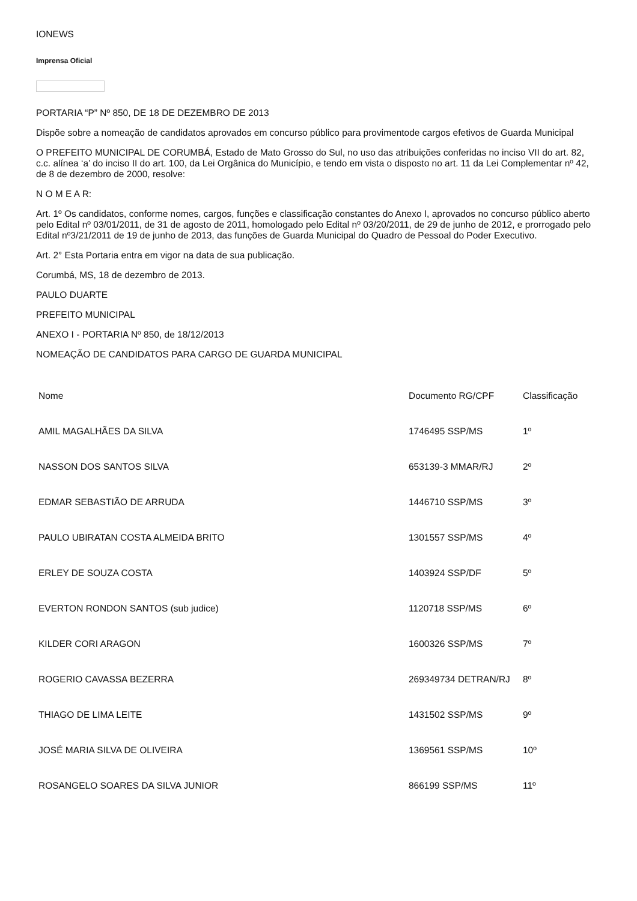IONEWS
Imprensa Oficial
PORTARIA “P” Nº 850, DE 18 DE DEZEMBRO DE 2013
Dispõe sobre a nomeação de candidatos aprovados em concurso público para provimentode cargos efetivos de Guarda Municipal
O PREFEITO MUNICIPAL DE CORUMBÁ, Estado de Mato Grosso do Sul, no uso das atribuições conferidas no inciso VII do art. 82, c.c. alínea ‘a’ do inciso II do art. 100, da Lei Orgânica do Município, e tendo em vista o disposto no art. 11 da Lei Complementar nº 42, de 8 de dezembro de 2000, resolve:
N O M E A R:
Art. 1º Os candidatos, conforme nomes, cargos, funções e classificação constantes do Anexo I, aprovados no concurso público aberto pelo Edital nº 03/01/2011, de 31 de agosto de 2011, homologado pelo Edital nº 03/20/2011, de 29 de junho de 2012, e prorrogado pelo Edital nº3/21/2011 de 19 de junho de 2013, das funções de Guarda Municipal do Quadro de Pessoal do Poder Executivo.
Art. 2° Esta Portaria entra em vigor na data de sua publicação.
Corumbá, MS, 18 de dezembro de 2013.
PAULO DUARTE
PREFEITO MUNICIPAL
ANEXO I - PORTARIA Nº 850, de 18/12/2013
NOMEAÇÃO DE CANDIDATOS PARA CARGO DE GUARDA MUNICIPAL
| Nome | Documento RG/CPF | Classificação |
| --- | --- | --- |
| AMIL MAGALHÃES DA SILVA | 1746495 SSP/MS | 1º |
| NASSON DOS SANTOS SILVA | 653139-3 MMAR/RJ | 2º |
| EDMAR SEBASTIÃO DE ARRUDA | 1446710 SSP/MS | 3º |
| PAULO UBIRATAN COSTA ALMEIDA BRITO | 1301557 SSP/MS | 4º |
| ERLEY DE SOUZA COSTA | 1403924 SSP/DF | 5º |
| EVERTON RONDON SANTOS (sub judice) | 1120718 SSP/MS | 6º |
| KILDER CORI ARAGON | 1600326 SSP/MS | 7º |
| ROGERIO CAVASSA BEZERRA | 269349734 DETRAN/RJ | 8º |
| THIAGO DE LIMA LEITE | 1431502 SSP/MS | 9º |
| JOSÉ MARIA SILVA DE OLIVEIRA | 1369561 SSP/MS | 10º |
| ROSANGELO SOARES DA SILVA JUNIOR | 866199 SSP/MS | 11º |